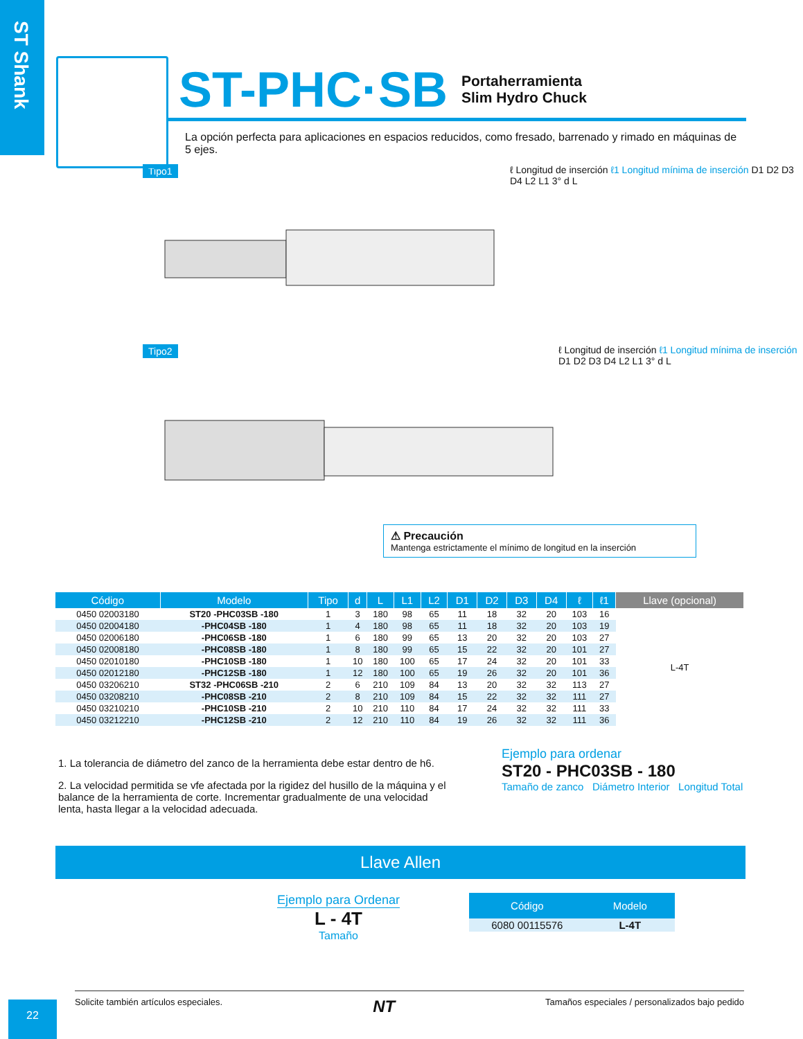ST Shank
ST-PHC·SB
Portaherramienta
Slim Hydro Chuck
La opción perfecta para aplicaciones en espacios reducidos, como fresado, barrenado y rimado en máquinas de 5 ejes.
Tipo1
ℓ Longitud de inserción ℓ1 Longitud mínima de inserción D1 D2 D3 D4 L2 L1 3° d L
Tipo2
ℓ Longitud de inserción ℓ1 Longitud mínima de inserción D1 D2 D3 D4 L2 L1 3° d L
⚠ Precaución
Mantenga estrictamente el mínimo de longitud en la inserción
| Código | Modelo | Tipo | d | L | L1 | L2 | D1 | D2 | D3 | D4 | ℓ | ℓ1 | Llave (opcional) |
| --- | --- | --- | --- | --- | --- | --- | --- | --- | --- | --- | --- | --- | --- |
| 0450 02003180 | ST20 -PHC03SB -180 | 1 | 3 | 180 | 98 | 65 | 11 | 18 | 32 | 20 | 103 | 16 | L-4T |
| 0450 02004180 | -PHC04SB -180 | 1 | 4 | 180 | 98 | 65 | 11 | 18 | 32 | 20 | 103 | 19 | |
| 0450 02006180 | -PHC06SB -180 | 1 | 6 | 180 | 99 | 65 | 13 | 20 | 32 | 20 | 103 | 27 | |
| 0450 02008180 | -PHC08SB -180 | 1 | 8 | 180 | 99 | 65 | 15 | 22 | 32 | 20 | 101 | 27 | |
| 0450 02010180 | -PHC10SB -180 | 1 | 10 | 180 | 100 | 65 | 17 | 24 | 32 | 20 | 101 | 33 | |
| 0450 02012180 | -PHC12SB -180 | 1 | 12 | 180 | 100 | 65 | 19 | 26 | 32 | 20 | 101 | 36 | |
| 0450 03206210 | ST32 -PHC06SB -210 | 2 | 6 | 210 | 109 | 84 | 13 | 20 | 32 | 32 | 113 | 27 | |
| 0450 03208210 | -PHC08SB -210 | 2 | 8 | 210 | 109 | 84 | 15 | 22 | 32 | 32 | 111 | 27 | |
| 0450 03210210 | -PHC10SB -210 | 2 | 10 | 210 | 110 | 84 | 17 | 24 | 32 | 32 | 111 | 33 | |
| 0450 03212210 | -PHC12SB -210 | 2 | 12 | 210 | 110 | 84 | 19 | 26 | 32 | 32 | 111 | 36 | |
1. La tolerancia de diámetro del zanco de la herramienta debe estar dentro de h6.
2. La velocidad permitida se vfe afectada por la rigidez del husillo de la máquina y el balance de la herramienta de corte. Incrementar gradualmente de una velocidad lenta, hasta llegar a la velocidad adecuada.
Ejemplo para ordenar
ST20 - PHC03SB - 180
Tamaño de zanco Diámetro Interior Longitud Total
Llave Allen
Ejemplo para Ordenar
L - 4T
Tamaño
| Código | Modelo |
| --- | --- |
| 6080 00115576 | L-4T |
22
Solicite también artículos especiales. NT Tamaños especiales / personalizados bajo pedido